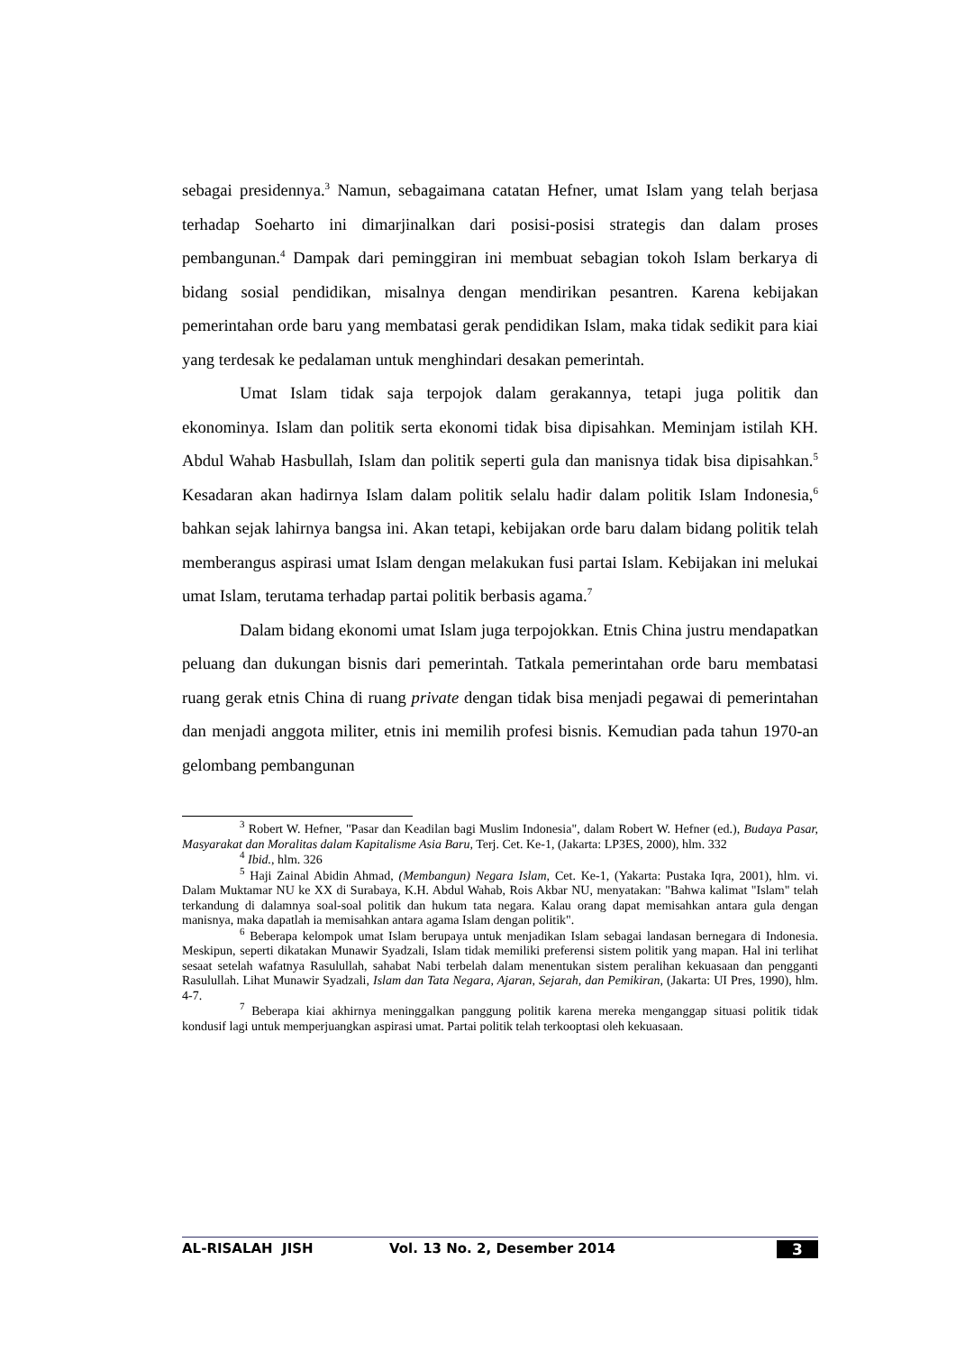sebagai presidennya.<sup>3</sup> Namun, sebagaimana catatan Hefner, umat Islam yang telah berjasa terhadap Soeharto ini dimarjinalkan dari posisi-posisi strategis dan dalam proses pembangunan.<sup>4</sup> Dampak dari peminggiran ini membuat sebagian tokoh Islam berkarya di bidang sosial pendidikan, misalnya dengan mendirikan pesantren. Karena kebijakan pemerintahan orde baru yang membatasi gerak pendidikan Islam, maka tidak sedikit para kiai yang terdesak ke pedalaman untuk menghindari desakan pemerintah.
Umat Islam tidak saja terpojok dalam gerakannya, tetapi juga politik dan ekonominya. Islam dan politik serta ekonomi tidak bisa dipisahkan. Meminjam istilah KH. Abdul Wahab Hasbullah, Islam dan politik seperti gula dan manisnya tidak bisa dipisahkan.<sup>5</sup> Kesadaran akan hadirnya Islam dalam politik selalu hadir dalam politik Islam Indonesia,<sup>6</sup> bahkan sejak lahirnya bangsa ini. Akan tetapi, kebijakan orde baru dalam bidang politik telah memberangus aspirasi umat Islam dengan melakukan fusi partai Islam. Kebijakan ini melukai umat Islam, terutama terhadap partai politik berbasis agama.<sup>7</sup>
Dalam bidang ekonomi umat Islam juga terpojokkan. Etnis China justru mendapatkan peluang dan dukungan bisnis dari pemerintah. Tatkala pemerintahan orde baru membatasi ruang gerak etnis China di ruang private dengan tidak bisa menjadi pegawai di pemerintahan dan menjadi anggota militer, etnis ini memilih profesi bisnis. Kemudian pada tahun 1970-an gelombang pembangunan
<sup>3</sup> Robert W. Hefner, "Pasar dan Keadilan bagi Muslim Indonesia", dalam Robert W. Hefner (ed.), Budaya Pasar, Masyarakat dan Moralitas dalam Kapitalisme Asia Baru, Terj. Cet. Ke-1, (Jakarta: LP3ES, 2000), hlm. 332
<sup>4</sup> Ibid., hlm. 326
<sup>5</sup> Haji Zainal Abidin Ahmad, (Membangun) Negara Islam, Cet. Ke-1, (Yakarta: Pustaka Iqra, 2001), hlm. vi. Dalam Muktamar NU ke XX di Surabaya, K.H. Abdul Wahab, Rois Akbar NU, menyatakan: "Bahwa kalimat "Islam" telah terkandung di dalamnya soal-soal politik dan hukum tata negara. Kalau orang dapat memisahkan antara gula dengan manisnya, maka dapatlah ia memisahkan antara agama Islam dengan politik".
<sup>6</sup> Beberapa kelompok umat Islam berupaya untuk menjadikan Islam sebagai landasan bernegara di Indonesia. Meskipun, seperti dikatakan Munawir Syadzali, Islam tidak memiliki preferensi sistem politik yang mapan. Hal ini terlihat sesaat setelah wafatnya Rasulullah, sahabat Nabi terbelah dalam menentukan sistem peralihan kekuasaan dan pengganti Rasulullah. Lihat Munawir Syadzali, Islam dan Tata Negara, Ajaran, Sejarah, dan Pemikiran, (Jakarta: UI Pres, 1990), hlm. 4-7.
<sup>7</sup> Beberapa kiai akhirnya meninggalkan panggung politik karena mereka menganggap situasi politik tidak kondusif lagi untuk memperjuangkan aspirasi umat. Partai politik telah terkooptasi oleh kekuasaan.
AL-RISALAH JISH Vol. 13 No. 2, Desember 2014 3